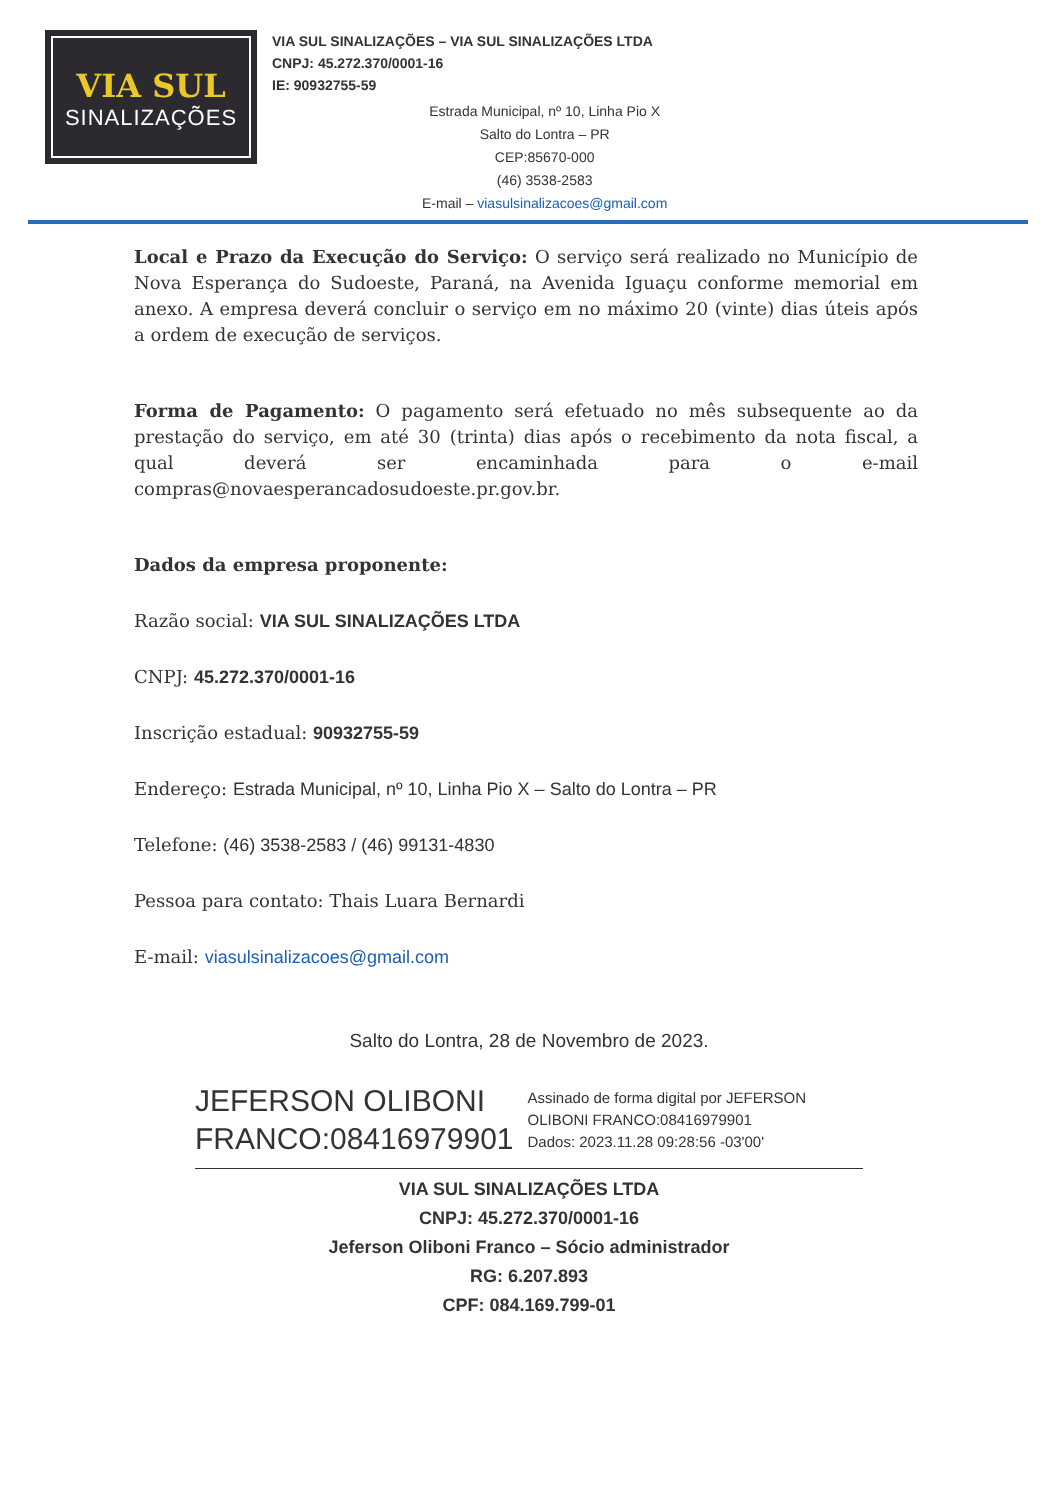VIA SUL
SINALIZAÇÕES
VIA SUL SINALIZAÇÕES – VIA SUL SINALIZAÇÕES LTDA
CNPJ: 45.272.370/0001-16
IE: 90932755-59
Estrada Municipal, nº 10, Linha Pio X
Salto do Lontra – PR
CEP:85670-000
(46) 3538-2583
E-mail – viasulsinalizacoes@gmail.com
Local e Prazo da Execução do Serviço: O serviço será realizado no Município de Nova Esperança do Sudoeste, Paraná, na Avenida Iguaçu conforme memorial em anexo. A empresa deverá concluir o serviço em no máximo 20 (vinte) dias úteis após a ordem de execução de serviços.
Forma de Pagamento: O pagamento será efetuado no mês subsequente ao da prestação do serviço, em até 30 (trinta) dias após o recebimento da nota fiscal, a qual deverá ser encaminhada para o e-mail compras@novaesperancadosudoeste.pr.gov.br.
Dados da empresa proponente:
Razão social: VIA SUL SINALIZAÇÕES LTDA
CNPJ: 45.272.370/0001-16
Inscrição estadual: 90932755-59
Endereço: Estrada Municipal, nº 10, Linha Pio X – Salto do Lontra – PR
Telefone: (46) 3538-2583 / (46) 99131-4830
Pessoa para contato: Thais Luara Bernardi
E-mail: viasulsinalizacoes@gmail.com
Salto do Lontra, 28 de Novembro de 2023.
JEFERSON OLIBONI
FRANCO:08416979901
Assinado de forma digital por JEFERSON
OLIBONI FRANCO:08416979901
Dados: 2023.11.28 09:28:56 -03'00'
VIA SUL SINALIZAÇÕES LTDA
CNPJ: 45.272.370/0001-16
Jeferson Oliboni Franco – Sócio administrador
RG: 6.207.893
CPF: 084.169.799-01